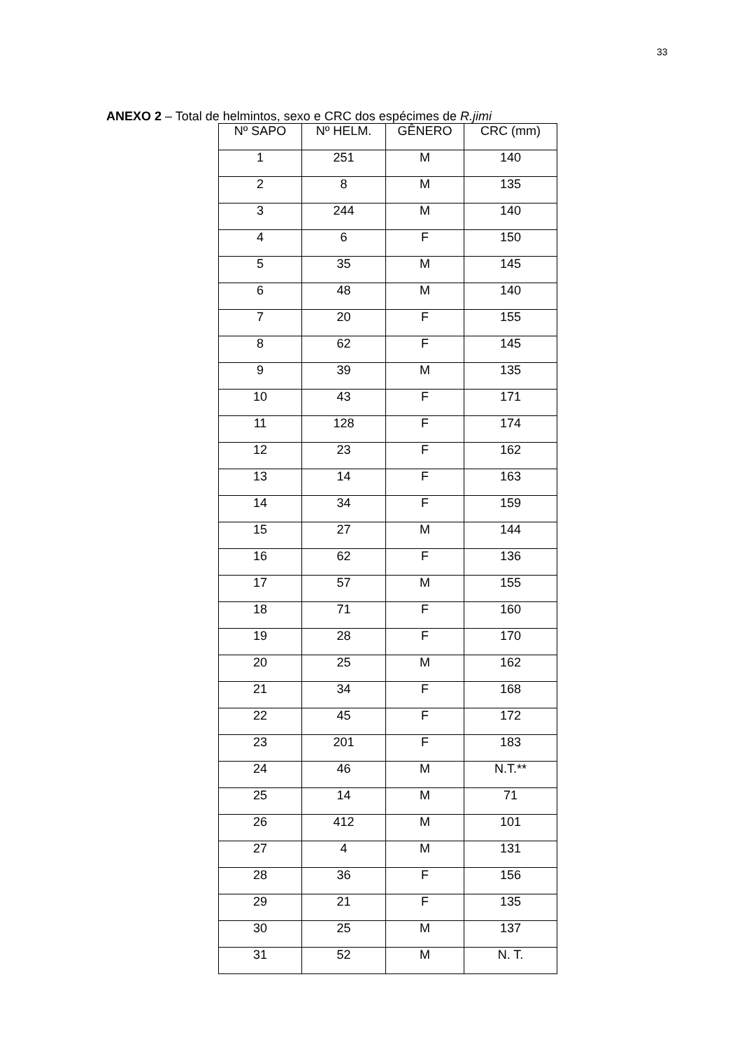33
ANEXO 2 – Total de helmintos, sexo e CRC dos espécimes de R.jimi
| Nº SAPO | Nº HELM. | GÊNERO | CRC (mm) |
| --- | --- | --- | --- |
| 1 | 251 | M | 140 |
| 2 | 8 | M | 135 |
| 3 | 244 | M | 140 |
| 4 | 6 | F | 150 |
| 5 | 35 | M | 145 |
| 6 | 48 | M | 140 |
| 7 | 20 | F | 155 |
| 8 | 62 | F | 145 |
| 9 | 39 | M | 135 |
| 10 | 43 | F | 171 |
| 11 | 128 | F | 174 |
| 12 | 23 | F | 162 |
| 13 | 14 | F | 163 |
| 14 | 34 | F | 159 |
| 15 | 27 | M | 144 |
| 16 | 62 | F | 136 |
| 17 | 57 | M | 155 |
| 18 | 71 | F | 160 |
| 19 | 28 | F | 170 |
| 20 | 25 | M | 162 |
| 21 | 34 | F | 168 |
| 22 | 45 | F | 172 |
| 23 | 201 | F | 183 |
| 24 | 46 | M | N.T.** |
| 25 | 14 | M | 71 |
| 26 | 412 | M | 101 |
| 27 | 4 | M | 131 |
| 28 | 36 | F | 156 |
| 29 | 21 | F | 135 |
| 30 | 25 | M | 137 |
| 31 | 52 | M | N. T. |